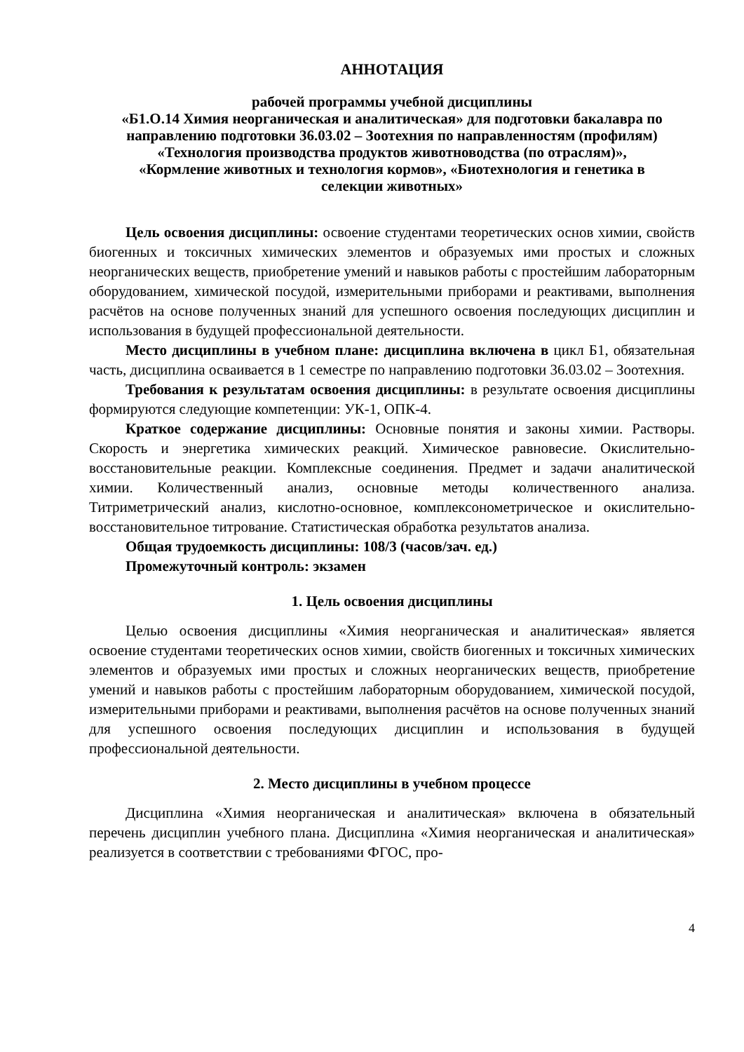АННОТАЦИЯ
рабочей программы учебной дисциплины
«Б1.О.14 Химия неорганическая и аналитическая» для подготовки бакалавра по направлению подготовки 36.03.02 – Зоотехния по направленностям (профилям) «Технология производства продуктов животноводства (по отраслям)», «Кормление животных и технология кормов», «Биотехнология и генетика в селекции животных»
Цель освоения дисциплины: освоение студентами теоретических основ химии, свойств биогенных и токсичных химических элементов и образуемых ими простых и сложных неорганических веществ, приобретение умений и навыков работы с простейшим лабораторным оборудованием, химической посудой, измерительными приборами и реактивами, выполнения расчётов на основе полученных знаний для успешного освоения последующих дисциплин и использования в будущей профессиональной деятельности.
Место дисциплины в учебном плане: дисциплина включена в цикл Б1, обязательная часть, дисциплина осваивается в 1 семестре по направлению подготовки 36.03.02 – Зоотехния.
Требования к результатам освоения дисциплины: в результате освоения дисциплины формируются следующие компетенции: УК-1, ОПК-4.
Краткое содержание дисциплины: Основные понятия и законы химии. Растворы. Скорость и энергетика химических реакций. Химическое равновесие. Окислительно-восстановительные реакции. Комплексные соединения. Предмет и задачи аналитической химии. Количественный анализ, основные методы количественного анализа. Титриметрический анализ, кислотно-основное, комплексонометрическое и окислительно-восстановительное титрование. Статистическая обработка результатов анализа.
Общая трудоемкость дисциплины: 108/3 (часов/зач. ед.)
Промежуточный контроль: экзамен
1. Цель освоения дисциплины
Целью освоения дисциплины «Химия неорганическая и аналитическая» является освоение студентами теоретических основ химии, свойств биогенных и токсичных химических элементов и образуемых ими простых и сложных неорганических веществ, приобретение умений и навыков работы с простейшим лабораторным оборудованием, химической посудой, измерительными приборами и реактивами, выполнения расчётов на основе полученных знаний для успешного освоения последующих дисциплин и использования в будущей профессиональной деятельности.
2. Место дисциплины в учебном процессе
Дисциплина «Химия неорганическая и аналитическая» включена в обязательный перечень дисциплин учебного плана. Дисциплина «Химия неорганическая и аналитическая» реализуется в соответствии с требованиями ФГОС, про-
4